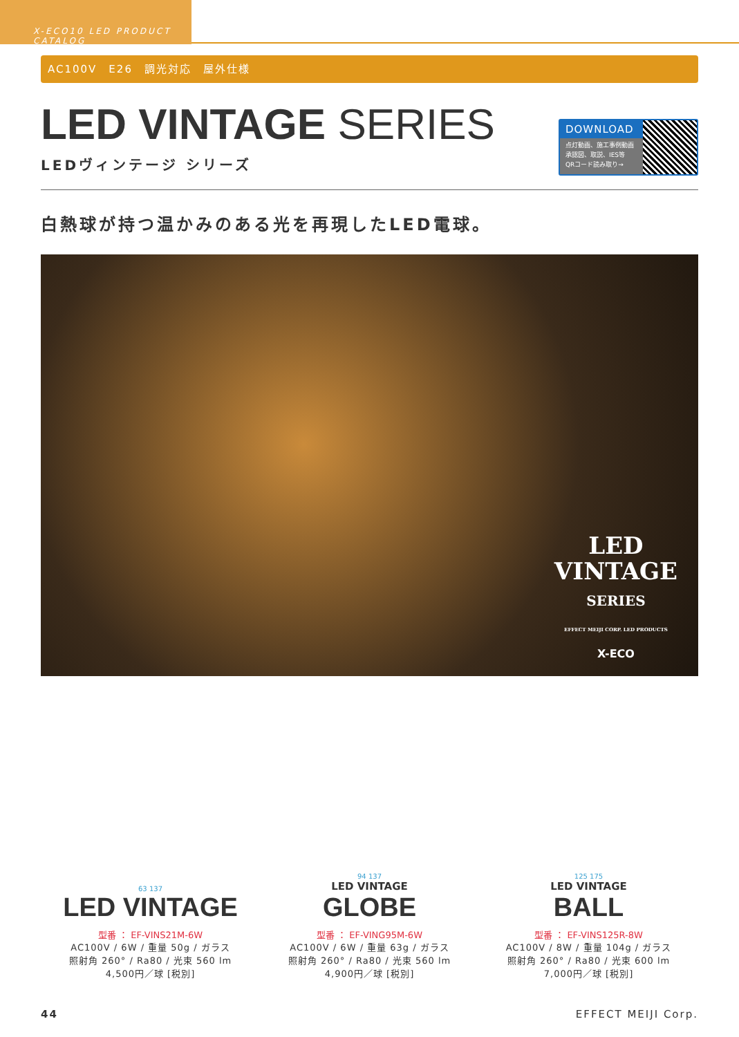X-ECO10 LED PRODUCT CATALOG
AC100V　E26　調光対応　屋外仕様
LED VINTAGE SERIES
LEDヴィンテージ シリーズ
DOWNLOAD
点灯動画、施工事例動画
承認図、取説、IES等
QRコード読み取り→
白熱球が持つ温かみのある光を再現したLED電球。
LED
VINTAGE
SERIES
EFFECT MEIJI CORP. LED PRODUCTS
X-ECO
63 137
LED VINTAGE
型番 ： EF-VINS21M-6W
AC100V / 6W / 重量 50g / ガラス
照射角 260° / Ra80 / 光束 560 lm
4,500円／球 [税別]
94 137
LED VINTAGE
GLOBE
型番 ： EF-VING95M-6W
AC100V / 6W / 重量 63g / ガラス
照射角 260° / Ra80 / 光束 560 lm
4,900円／球 [税別]
125 175
LED VINTAGE
BALL
型番 ： EF-VINS125R-8W
AC100V / 8W / 重量 104g / ガラス
照射角 260° / Ra80 / 光束 600 lm
7,000円／球 [税別]
44 EFFECT MEIJI Corp.